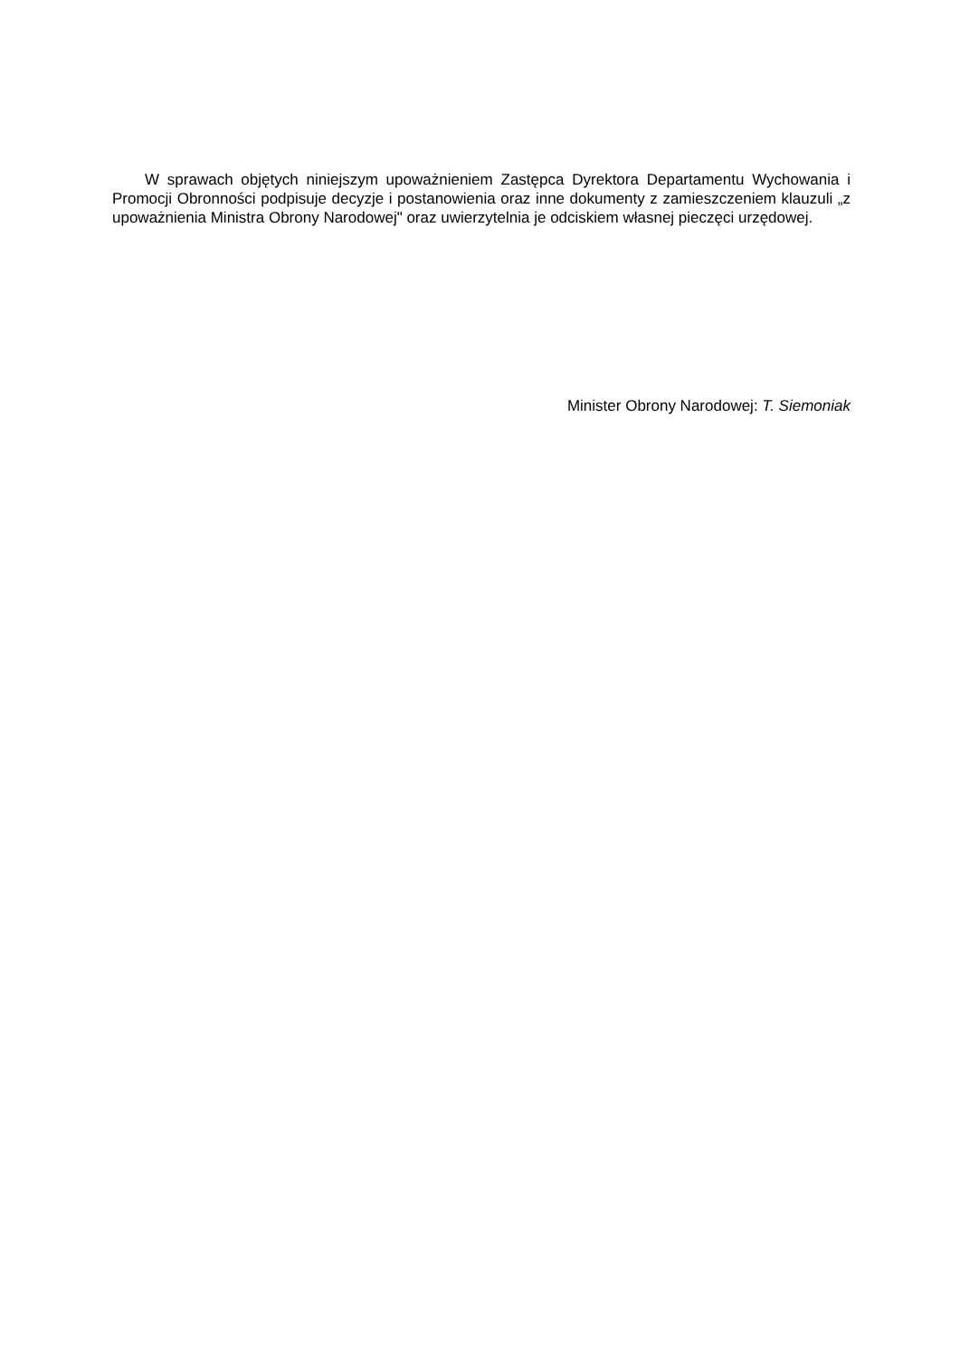W sprawach objętych niniejszym upoważnieniem Zastępca Dyrektora Departamentu Wychowania i Promocji Obronności podpisuje decyzje i postanowienia oraz inne dokumenty z zamieszczeniem klauzuli „z upoważnienia Ministra Obrony Narodowej" oraz uwierzytelnia je odciskiem własnej pieczęci urzędowej.
Minister Obrony Narodowej: T. Siemoniak